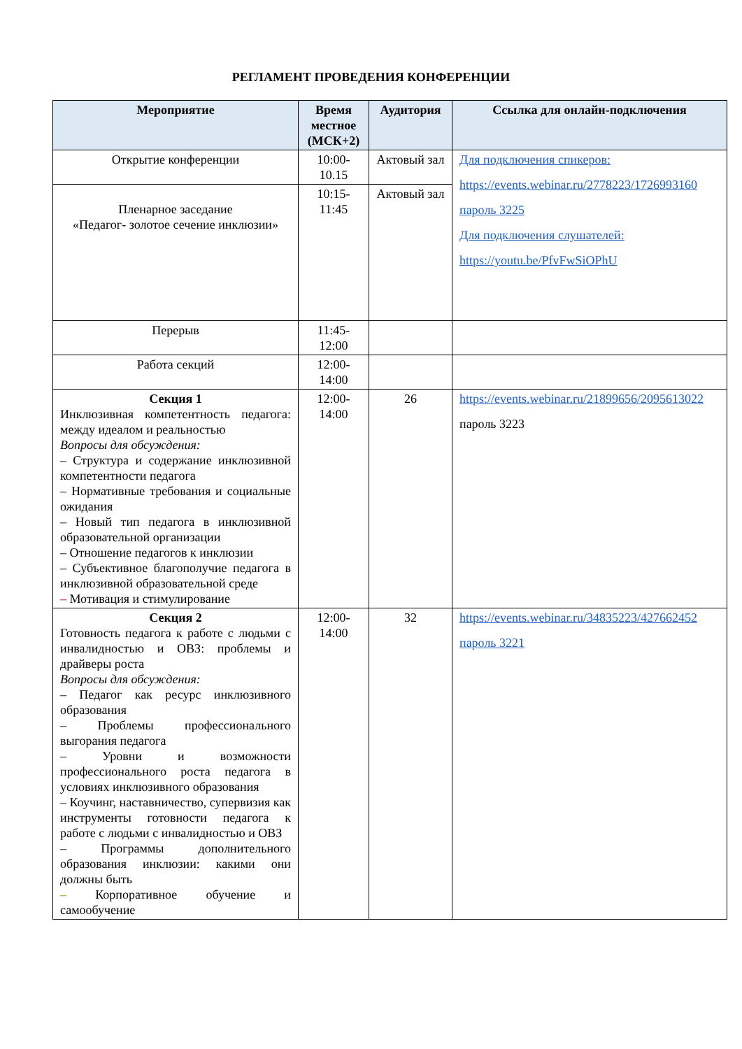РЕГЛАМЕНТ ПРОВЕДЕНИЯ КОНФЕРЕНЦИИ
| Мероприятие | Время местное (МСК+2) | Аудитория | Ссылка для онлайн-подключения |
| --- | --- | --- | --- |
| Открытие конференции | 10:00-10.15 | Актовый зал | Для подключения спикеров: https://events.webinar.ru/2778223/1726993160 пароль 3225 Для подключения слушателей: https://youtu.be/PfvFwSiOPhU |
| Пленарное заседание «Педагог- золотое сечение инклюзии» | 10:15-11:45 | Актовый зал | |
| Перерыв | 11:45-12:00 | | |
| Работа секций | 12:00-14:00 | | |
| Секция 1 Инклюзивная компетентность педагога: между идеалом и реальностью Вопросы для обсуждения: – Структура и содержание инклюзивной компетентности педагога – Нормативные требования и социальные ожидания – Новый тип педагога в инклюзивной образовательной организации – Отношение педагогов к инклюзии – Субъективное благополучие педагога в инклюзивной образовательной среде – Мотивация и стимулирование | 12:00-14:00 | 26 | https://events.webinar.ru/21899656/2095613022 пароль 3223 |
| Секция 2 Готовность педагога к работе с людьми с инвалидностью и ОВЗ: проблемы и драйверы роста Вопросы для обсуждения: – Педагог как ресурс инклюзивного образования – Проблемы профессионального выгорания педагога – Уровни и возможности профессионального роста педагога в условиях инклюзивного образования – Коучинг, наставничество, супервизия как инструменты готовности педагога к работе с людьми с инвалидностью и ОВЗ – Программы дополнительного образования инклюзии: какими они должны быть – Корпоративное обучение и самообучение | 12:00-14:00 | 32 | https://events.webinar.ru/34835223/427662452 пароль 3221 |